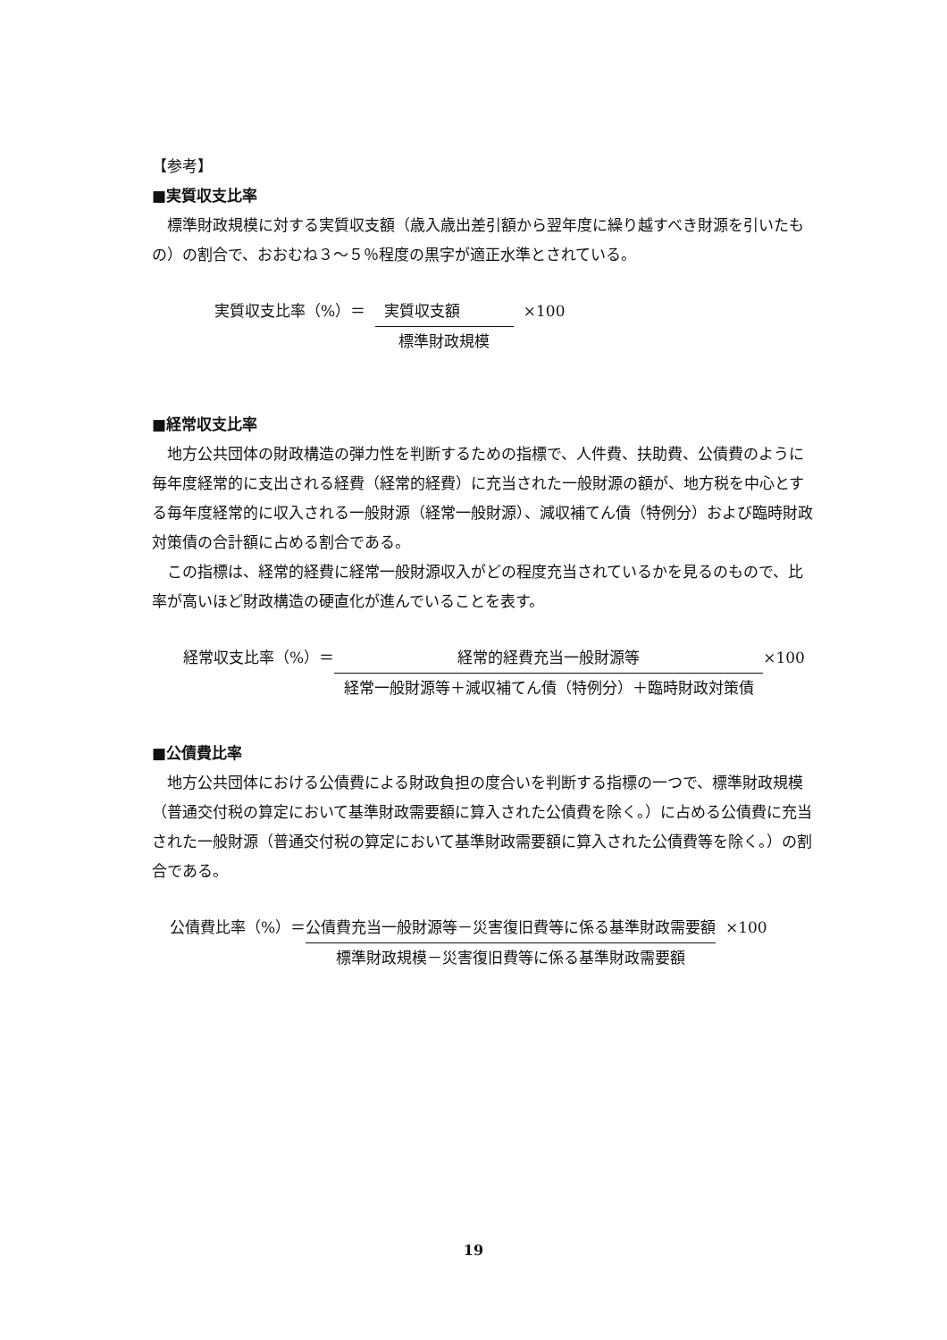【参考】
■実質収支比率
標準財政規模に対する実質収支額（歳入歳出差引額から翌年度に繰り越すべき財源を引いたもの）の割合で、おおむね３～５％程度の黒字が適正水準とされている。
実質収支比率（%）＝ 実質収支額 標準財政規模 ×100
■経常収支比率
地方公共団体の財政構造の弾力性を判断するための指標で、人件費、扶助費、公債費のように毎年度経常的に支出される経費（経常的経費）に充当された一般財源の額が、地方税を中心とする毎年度経常的に収入される一般財源（経常一般財源）、減収補てん債（特例分）および臨時財政対策債の合計額に占める割合である。
この指標は、経常的経費に経常一般財源収入がどの程度充当されているかを見るのもので、比率が高いほど財政構造の硬直化が進んでいることを表す。
経常収支比率（%）＝ 経常的経費充当一般財源等 経常一般財源等＋減収補てん債（特例分）＋臨時財政対策債 ×100
■公債費比率
地方公共団体における公債費による財政負担の度合いを判断する指標の一つで、標準財政規模（普通交付税の算定において基準財政需要額に算入された公債費を除く。）に占める公債費に充当された一般財源（普通交付税の算定において基準財政需要額に算入された公債費等を除く。）の割合である。
公債費比率（%）＝ 公債費充当一般財源等－災害復旧費等に係る基準財政需要額 標準財政規模－災害復旧費等に係る基準財政需要額 ×100
19